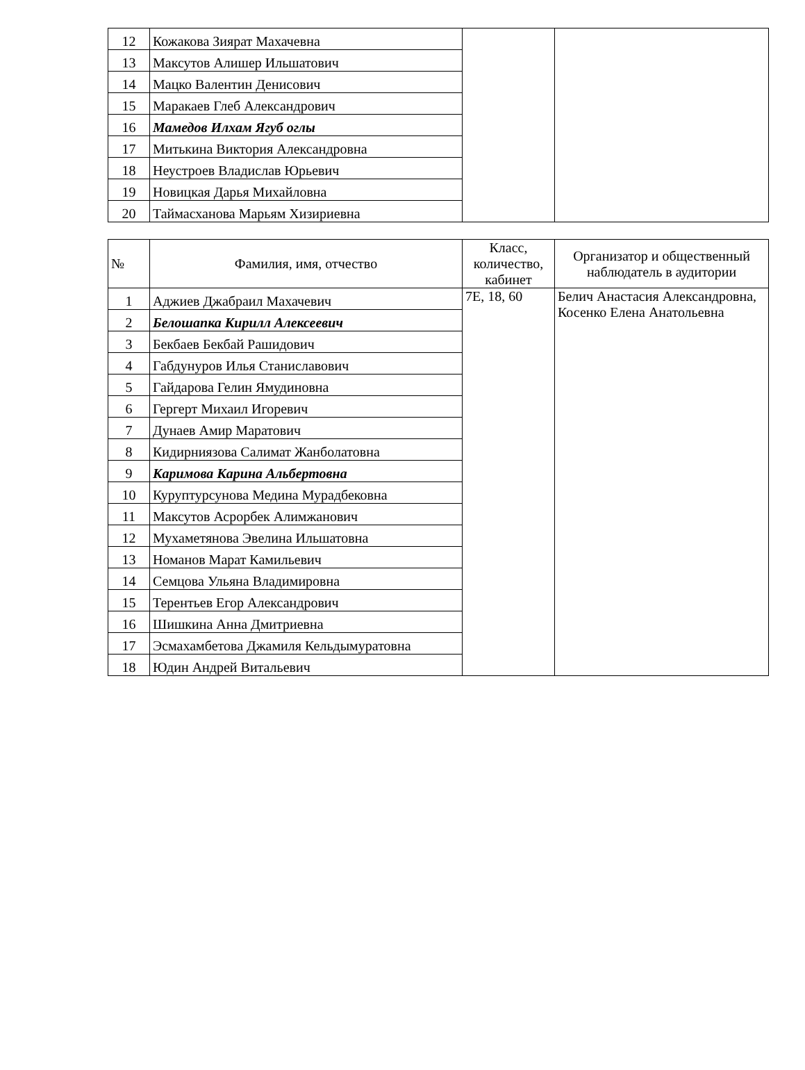| 12 | Кожакова Зиярат Махачевна | | |
| 13 | Максутов Алишер Ильшатович | | |
| 14 | Мацко Валентин Денисович | | |
| 15 | Маракаев Глеб Александрович | | |
| 16 | Мамедов Илхам Ягуб оглы | | |
| 17 | Митькина Виктория Александровна | | |
| 18 | Неустроев Владислав Юрьевич | | |
| 19 | Новицкая Дарья Михайловна | | |
| 20 | Таймасханова Марьям Хизириевна | | |
| № | Фамилия, имя, отчество | Класс, количество, кабинет | Организатор и общественный наблюдатель в аудитории |
| --- | --- | --- | --- |
| 1 | Аджиев Джабраил Махачевич | 7Е, 18, 60 | Белич Анастасия Александровна, Косенко Елена Анатольевна |
| 2 | Белошапка Кирилл Алексеевич | | |
| 3 | Бекбаев Бекбай Рашидович | | |
| 4 | Габдунуров Илья Станиславович | | |
| 5 | Гайдарова Гелин Ямудиновна | | |
| 6 | Гергерт Михаил Игоревич | | |
| 7 | Дунаев Амир Маратович | | |
| 8 | Кидирниязова Салимат Жанболатовна | | |
| 9 | Каримова Карина Альбертовна | | |
| 10 | Куруптурсунова Медина Мурадбековна | | |
| 11 | Максутов Асрорбек Алимжанович | | |
| 12 | Мухаметянова Эвелина Ильшатовна | | |
| 13 | Номанов Марат Камильевич | | |
| 14 | Семцова Ульяна Владимировна | | |
| 15 | Терентьев Егор Александрович | | |
| 16 | Шишкина Анна Дмитриевна | | |
| 17 | Эсмахамбетова Джамиля Кельдымуратовна | | |
| 18 | Юдин Андрей Витальевич | | |